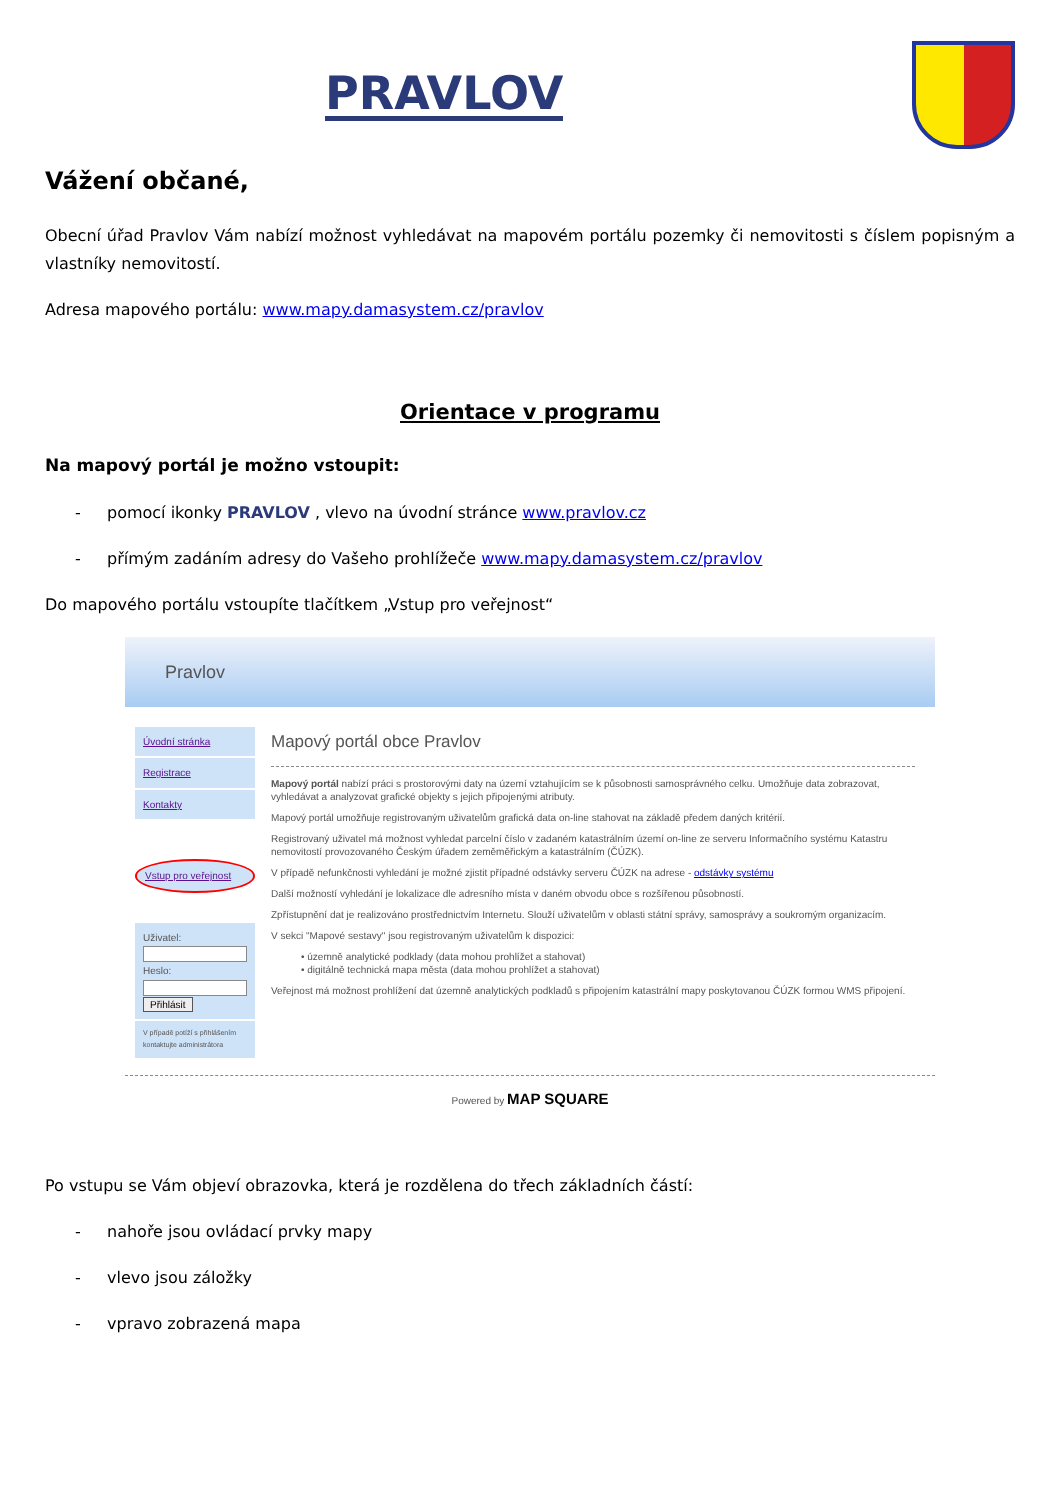PRAVLOV
Vážení občané,
Obecní úřad Pravlov Vám nabízí možnost vyhledávat na mapovém portálu pozemky či nemovitosti s číslem popisným a vlastníky nemovitostí.
Adresa mapového portálu: www.mapy.damasystem.cz/pravlov
Orientace v programu
Na mapový portál je možno vstoupit:
- pomocí ikonky PRAVLOV , vlevo na úvodní stránce www.pravlov.cz
- přímým zadáním adresy do Vašeho prohlížeče www.mapy.damasystem.cz/pravlov
Do mapového portálu vstoupíte tlačítkem „Vstup pro veřejnost“
Pravlov
Úvodní stránka
Registrace
Kontakty
Vstup pro veřejnost
Uživatel:
Heslo:
Přihlásit
V případě potíží s přihlášením kontaktujte administrátora
Mapový portál obce Pravlov
Mapový portál nabízí práci s prostorovými daty na území vztahujícím se k působnosti samosprávného celku. Umožňuje data zobrazovat, vyhledávat a analyzovat grafické objekty s jejich připojenými atributy.
Mapový portál umožňuje registrovaným uživatelům grafická data on-line stahovat na základě předem daných kritérií.
Registrovaný uživatel má možnost vyhledat parcelní číslo v zadaném katastrálním území on-line ze serveru Informačního systému Katastru nemovitostí provozovaného Českým úřadem zeměměřickým a katastrálním (ČÚZK).
V případě nefunkčnosti vyhledání je možné zjistit případné odstávky serveru ČÚZK na adrese - odstávky systému
Další možností vyhledání je lokalizace dle adresního místa v daném obvodu obce s rozšířenou působností.
Zpřístupnění dat je realizováno prostřednictvím Internetu. Slouží uživatelům v oblasti státní správy, samosprávy a soukromým organizacím.
V sekci "Mapové sestavy" jsou registrovaným uživatelům k dispozici:
• územně analytické podklady (data mohou prohlížet a stahovat)
• digitálně technická mapa města (data mohou prohlížet a stahovat)
Veřejnost má možnost prohlížení dat územně analytických podkladů s připojením katastrální mapy poskytovanou ČÚZK formou WMS připojení.
Powered by MAP SQUARE
Po vstupu se Vám objeví obrazovka, která je rozdělena do třech základních částí:
- nahoře jsou ovládací prvky mapy
- vlevo jsou záložky
- vpravo zobrazená mapa